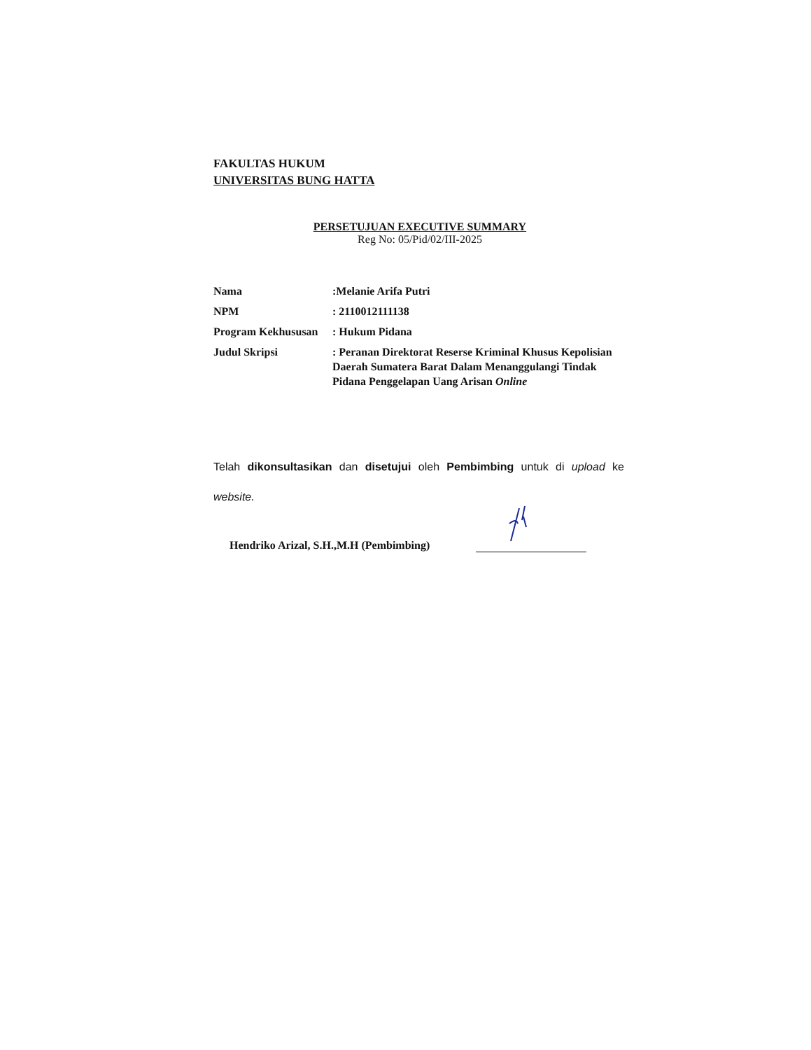FAKULTAS HUKUM
UNIVERSITAS BUNG HATTA
PERSETUJUAN EXECUTIVE SUMMARY
Reg No: 05/Pid/02/III-2025
| Nama | :Melanie Arifa Putri |
| NPM | : 2110012111138 |
| Program Kekhususan | : Hukum Pidana |
| Judul Skripsi | : Peranan Direktorat Reserse Kriminal Khusus Kepolisian Daerah Sumatera Barat Dalam Menanggulangi Tindak Pidana Penggelapan Uang Arisan Online |
Telah dikonsultasikan dan disetujui oleh Pembimbing untuk di upload ke website.
Hendriko Arizal, S.H.,M.H (Pembimbing)